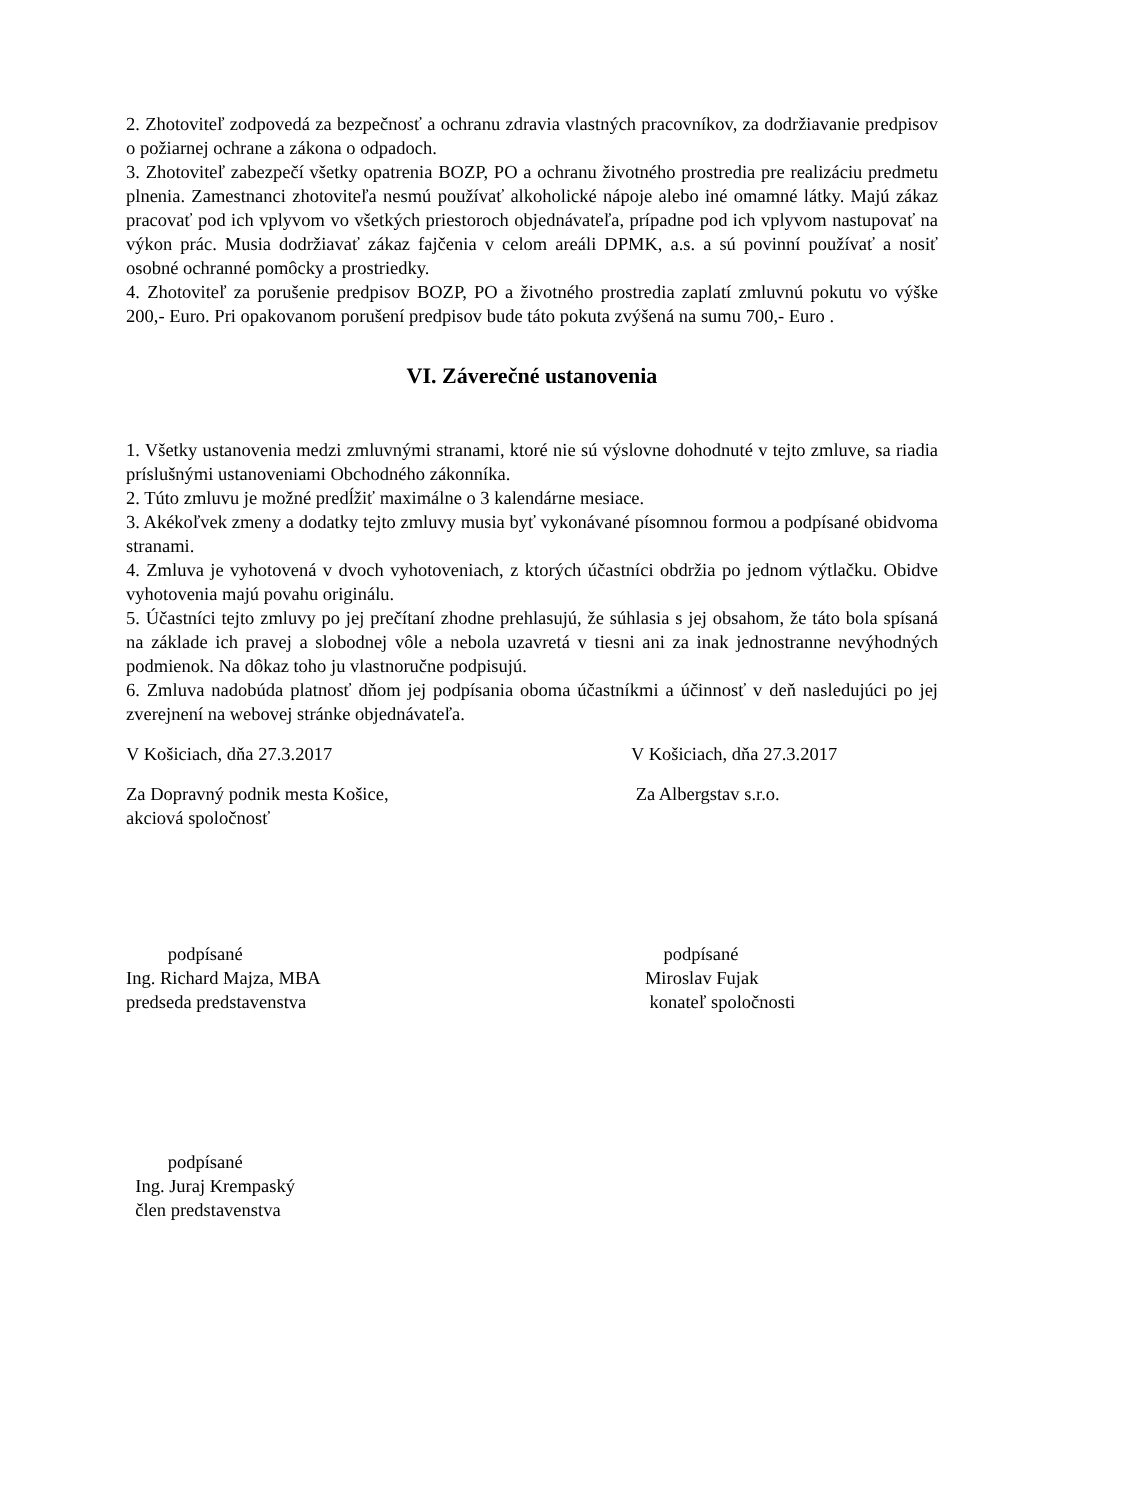2. Zhotoviteľ zodpovedá za bezpečnosť a ochranu zdravia vlastných pracovníkov, za dodržiavanie predpisov o požiarnej ochrane a zákona o odpadoch.
3. Zhotoviteľ zabezpečí všetky opatrenia BOZP, PO a ochranu životného prostredia pre realizáciu predmetu plnenia. Zamestnanci zhotoviteľa nesmú používať alkoholické nápoje alebo iné omamné látky. Majú zákaz pracovať pod ich vplyvom vo všetkých priestoroch objednávateľa, prípadne pod ich vplyvom nastupovať na výkon prác. Musia dodržiavať zákaz fajčenia v celom areáli DPMK, a.s. a sú povinní používať a nosiť osobné ochranné pomôcky a prostriedky.
4. Zhotoviteľ za porušenie predpisov BOZP, PO a životného prostredia zaplatí zmluvnú pokutu vo výške 200,- Euro. Pri opakovanom porušení predpisov bude táto pokuta zvýšená na sumu 700,- Euro .
VI. Záverečné ustanovenia
1. Všetky ustanovenia medzi zmluvnými stranami, ktoré nie sú výslovne dohodnuté v tejto zmluve, sa riadia príslušnými ustanoveniami Obchodného zákonníka.
2. Túto zmluvu je možné predĺžiť maximálne o 3 kalendárne mesiace.
3. Akékoľvek zmeny a dodatky tejto zmluvy musia byť vykonávané písomnou formou a podpísané obidvoma stranami.
4. Zmluva je vyhotovená v dvoch vyhotoveniach, z ktorých účastníci obdržia po jednom výtlačku. Obidve vyhotovenia majú povahu originálu.
5. Účastníci tejto zmluvy po jej prečítaní zhodne prehlasujú, že súhlasia s jej obsahom, že táto bola spísaná na základe ich pravej a slobodnej vôle a nebola uzavretá v tiesni ani za inak jednostranne nevýhodných podmienok. Na dôkaz toho ju vlastnoručne podpisujú.
6. Zmluva nadobúda platnosť dňom jej podpísania oboma účastníkmi a účinnosť v deň nasledujúci po jej zverejnení na webovej stránke objednávateľa.
V Košiciach, dňa 27.3.2017 V Košiciach, dňa 27.3.2017
Za Dopravný podnik mesta Košice,
akciová spoločnosť
Za Albergstav s.r.o.
podpísané
Ing. Richard Majza, MBA
predseda predstavenstva
podpísané
Miroslav Fujak
konateľ spoločnosti
podpísané
Ing. Juraj Krempaský
člen predstavenstva